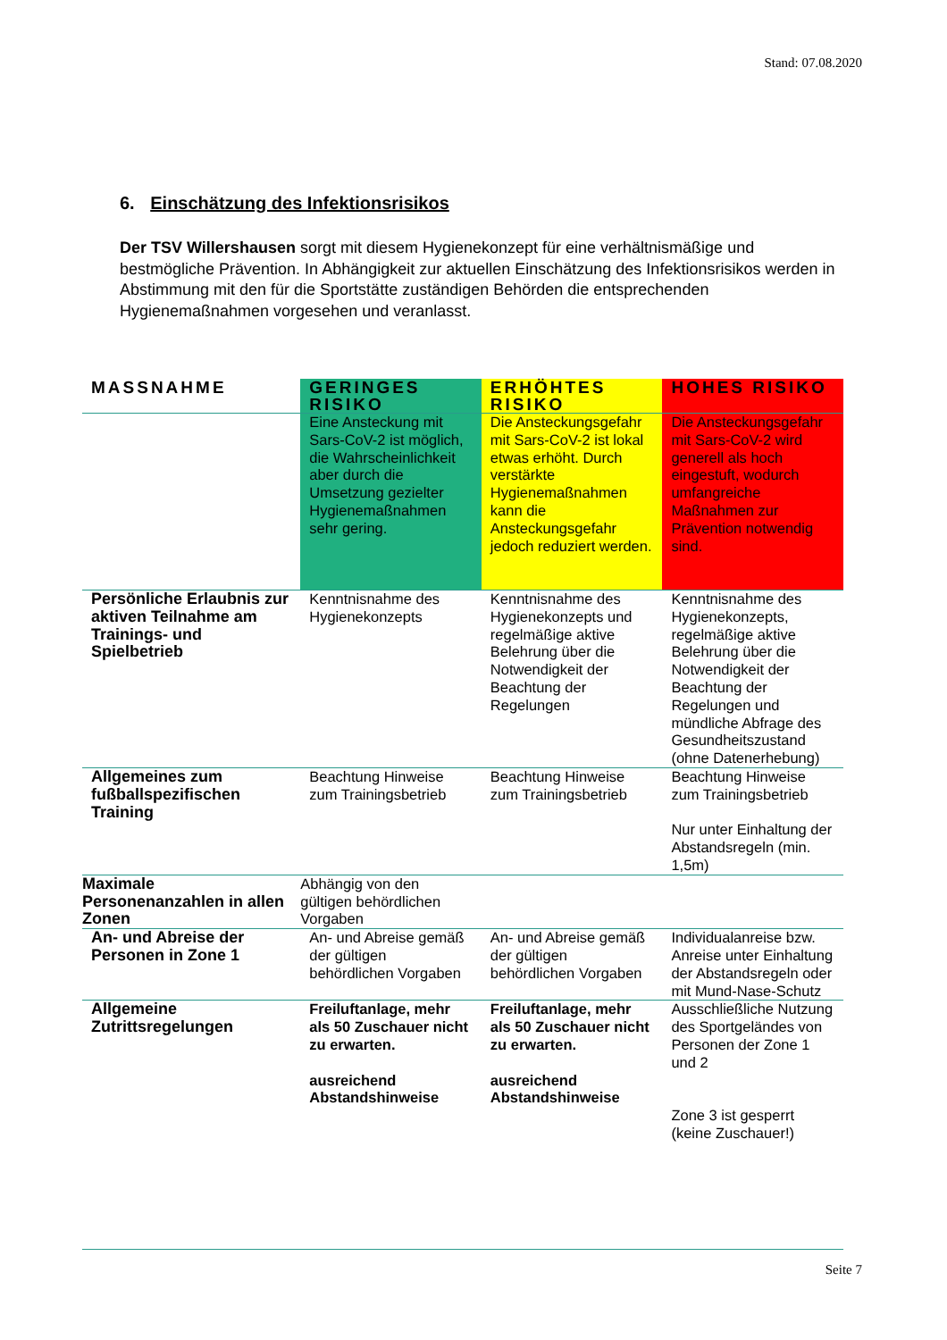Stand: 07.08.2020
6. Einschätzung des Infektionsrisikos
Der TSV Willershausen sorgt mit diesem Hygienekonzept für eine verhältnismäßige und bestmögliche Prävention. In Abhängigkeit zur aktuellen Einschätzung des Infektionsrisikos werden in Abstimmung mit den für die Sportstätte zuständigen Behörden die entsprechenden Hygienemaßnahmen vorgesehen und veranlasst.
| MASSNAHME | GERINGES RISIKO | ERHÖHTES RISIKO | HOHES RISIKO |
| --- | --- | --- | --- |
| | Eine Ansteckung mit Sars-CoV-2 ist möglich, die Wahrscheinlichkeit aber durch die Umsetzung gezielter Hygienemaßnahmen sehr gering. | Die Ansteckungsgefahr mit Sars-CoV-2 ist lokal etwas erhöht. Durch verstärkte Hygienemaßnahmen kann die Ansteckungsgefahr jedoch reduziert werden. | Die Ansteckungsgefahr mit Sars-CoV-2 wird generell als hoch eingestuft, wodurch umfangreiche Maßnahmen zur Prävention notwendig sind. |
| Persönliche Erlaubnis zur aktiven Teilnahme am Trainings- und Spielbetrieb | Kenntnisnahme des Hygienekonzepts | Kenntnisnahme des Hygienekonzepts und regelmäßige aktive Belehrung über die Notwendigkeit der Beachtung der Regelungen | Kenntnisnahme des Hygienekonzepts, regelmäßige aktive Belehrung über die Notwendigkeit der Beachtung der Regelungen und mündliche Abfrage des Gesundheitszustand (ohne Datenerhebung) |
| Allgemeines zum fußballspezifischen Training | Beachtung Hinweise zum Trainingsbetrieb | Beachtung Hinweise zum Trainingsbetrieb | Beachtung Hinweise zum Trainingsbetrieb Nur unter Einhaltung der Abstandsregeln (min. 1,5m) |
| Maximale Personenanzahlen in allen Zonen | Abhängig von den gültigen behördlichen Vorgaben | | |
| An- und Abreise der Personen in Zone 1 | An- und Abreise gemäß der gültigen behördlichen Vorgaben | An- und Abreise gemäß der gültigen behördlichen Vorgaben | Individualanreise bzw. Anreise unter Einhaltung der Abstandsregeln oder mit Mund-Nase-Schutz |
| Allgemeine Zutrittsregelungen | Freiluftanlage, mehr als 50 Zuschauer nicht zu erwarten. ausreichend Abstandshinweise | Freiluftanlage, mehr als 50 Zuschauer nicht zu erwarten. ausreichend Abstandshinweise | Ausschließliche Nutzung des Sportgeländes von Personen der Zone 1 und 2 Zone 3 ist gesperrt (keine Zuschauer!) |
Seite 7